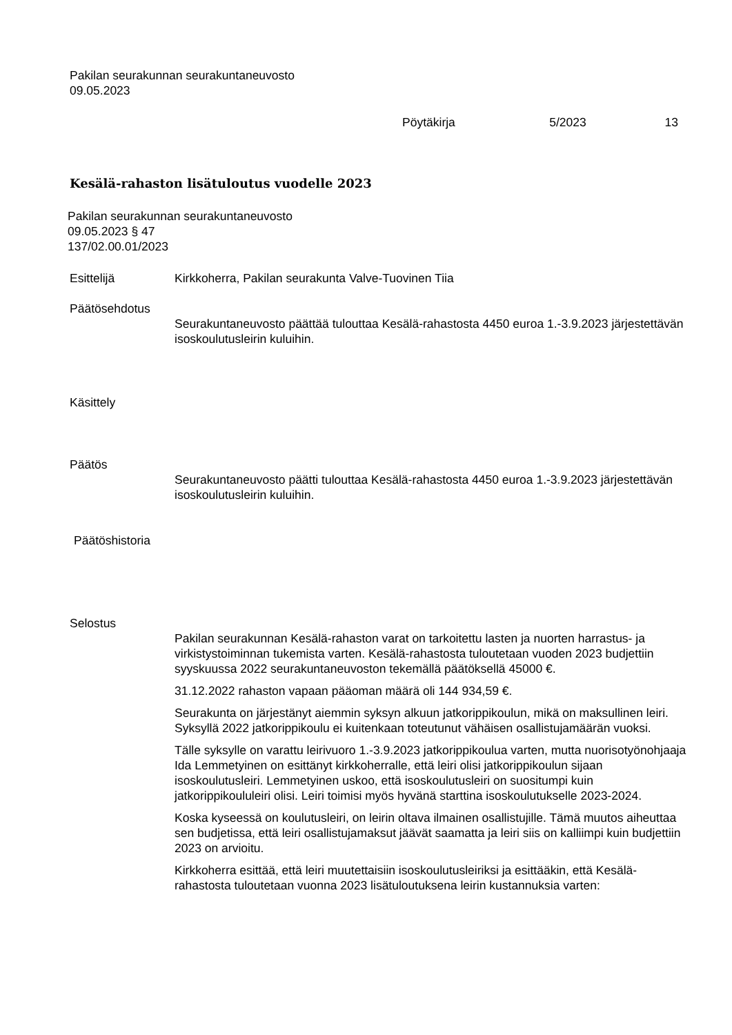Pakilan seurakunnan seurakuntaneuvosto
09.05.2023
Pöytäkirja 5/2023 13
Kesälä-rahaston lisätuloutus vuodelle 2023
Pakilan seurakunnan seurakuntaneuvosto
09.05.2023 § 47
137/02.00.01/2023
Esittelijä Kirkkoherra, Pakilan seurakunta Valve-Tuovinen Tiia
Päätösehdotus
Seurakuntaneuvosto päättää tulouttaa Kesälä-rahastosta 4450 euroa 1.-3.9.2023 järjestettävän isoskoulutusleirin kuluihin.
Käsittely
Päätös
Seurakuntaneuvosto päätti tulouttaa Kesälä-rahastosta 4450 euroa 1.-3.9.2023 järjestettävän isoskoulutusleirin kuluihin.
Päätöshistoria
Selostus
Pakilan seurakunnan Kesälä-rahaston varat on tarkoitettu lasten ja nuorten harrastus- ja virkistystoiminnan tukemista varten. Kesälä-rahastosta tuloutetaan vuoden 2023 budjettiin syyskuussa 2022 seurakuntaneuvoston tekemällä päätöksellä 45000 €.
31.12.2022 rahaston vapaan pääoman määrä oli 144 934,59 €.
Seurakunta on järjestänyt aiemmin syksyn alkuun jatkorippikoulun, mikä on maksullinen leiri. Syksyllä 2022 jatkorippikoulu ei kuitenkaan toteutunut vähäisen osallistujamäärän vuoksi.
Tälle syksylle on varattu leirivuoro 1.-3.9.2023 jatkorippikoulua varten, mutta nuorisotyönohjaaja Ida Lemmetyinen on esittänyt kirkkoherralle, että leiri olisi jatkorippikoulun sijaan isoskoulutusleiri. Lemmetyinen uskoo, että isoskoulutusleiri on suositumpi kuin jatkorippikoululeiri olisi. Leiri toimisi myös hyvänä starttina isoskoulutukselle 2023-2024.
Koska kyseessä on koulutusleiri, on leirin oltava ilmainen osallistujille. Tämä muutos aiheuttaa sen budjetissa, että leiri osallistujamaksut jäävät saamatta ja leiri siis on kalliimpi kuin budjettiin 2023 on arvioitu.
Kirkkoherra esittää, että leiri muutettaisiin isoskoulutusleiriksi ja esittääkin, että Kesälä-rahastosta tuloutetaan vuonna 2023 lisätuloutuksena leirin kustannuksia varten: